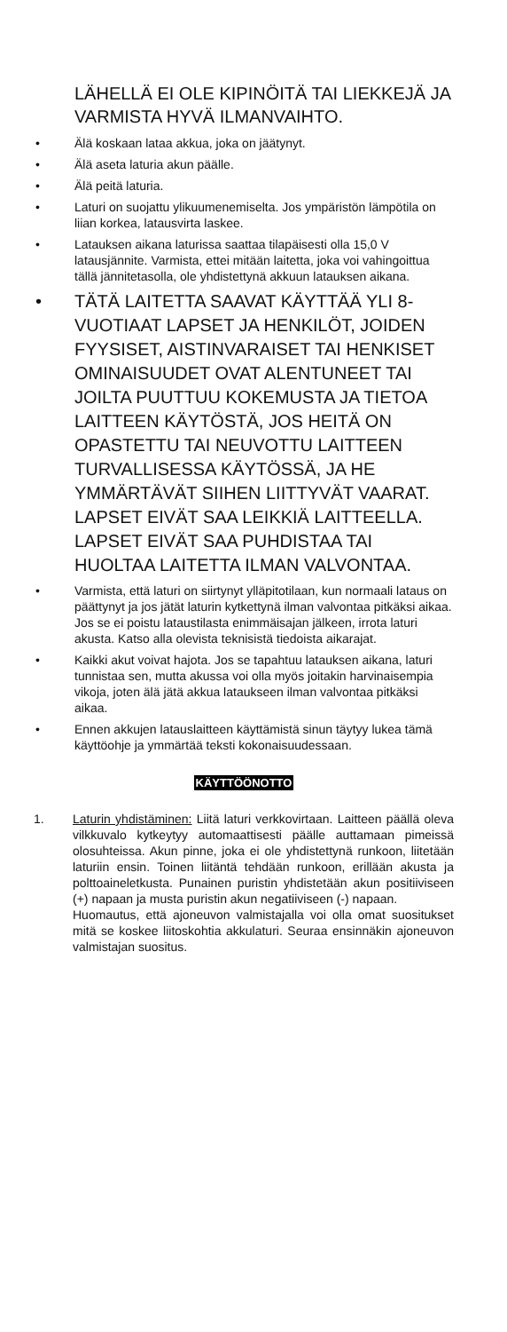LÄHELLÄ EI OLE KIPINÖITÄ TAI LIEKKEJÄ JA VARMISTA HYVÄ ILMANVAIHTO.
• Älä koskaan lataa akkua, joka on jäätynyt.
• Älä aseta laturia akun päälle.
• Älä peitä laturia.
• Laturi on suojattu ylikuumenemiselta. Jos ympäristön lämpötila on liian korkea, latausvirta laskee.
• Latauksen aikana laturissa saattaa tilapäisesti olla 15,0 V latausjännite. Varmista, ettei mitään laitetta, joka voi vahingoittua tällä jännitetasolla, ole yhdistettynä akkuun latauksen aikana.
• TÄTÄ LAITETTA SAAVAT KÄYTTÄÄ YLI 8-VUOTIAAT LAPSET JA HENKILÖT, JOIDEN FYYSISET, AISTINVARAISET TAI HENKISET OMINAISUUDET OVAT ALENTUNEET TAI JOILTA PUUTTUU KOKEMUSTA JA TIETOA LAITTEEN KÄYTÖSTÄ, JOS HEITÄ ON OPASTETTU TAI NEUVOTTU LAITTEEN TURVALLISESSA KÄYTÖSSÄ, JA HE YMMÄRTÄVÄT SIIHEN LIITTYVÄT VAARAT. LAPSET EIVÄT SAA LEIKKIÄ LAITTEELLA. LAPSET EIVÄT SAA PUHDISTAA TAI HUOLTAA LAITETTA ILMAN VALVONTAA.
• Varmista, että laturi on siirtynyt ylläpitotilaan, kun normaali lataus on päättynyt ja jos jätät laturin kytkettynä ilman valvontaa pitkäksi aikaa. Jos se ei poistu lataustilasta enimmäisajan jälkeen, irrota laturi akusta. Katso alla olevista teknisistä tiedoista aikarajat.
• Kaikki akut voivat hajota. Jos se tapahtuu latauksen aikana, laturi tunnistaa sen, mutta akussa voi olla myös joitakin harvinaisempia vikoja, joten älä jätä akkua lataukseen ilman valvontaa pitkäksi aikaa.
• Ennen akkujen latauslaitteen käyttämistä sinun täytyy lukea tämä käyttöohje ja ymmärtää teksti kokonaisuudessaan.
KÄYTTÖÖNOTTO
1. Laturin yhdistäminen: Liitä laturi verkkovirtaan. Laitteen päällä oleva vilkkuvalo kytkeytyy automaattisesti päälle auttamaan pimeissä olosuhteissa. Akun pinne, joka ei ole yhdistettynä runkoon, liitetään laturiin ensin. Toinen liitäntä tehdään runkoon, erillään akusta ja polttoaineletkusta. Punainen puristin yhdistetään akun positiiviseen (+) napaan ja musta puristin akun negatiiviseen (-) napaan.
Huomautus, että ajoneuvon valmistajalla voi olla omat suositukset mitä se koskee liitoskohtia akkulaturi. Seuraa ensinnäkin ajoneuvon valmistajan suositus.